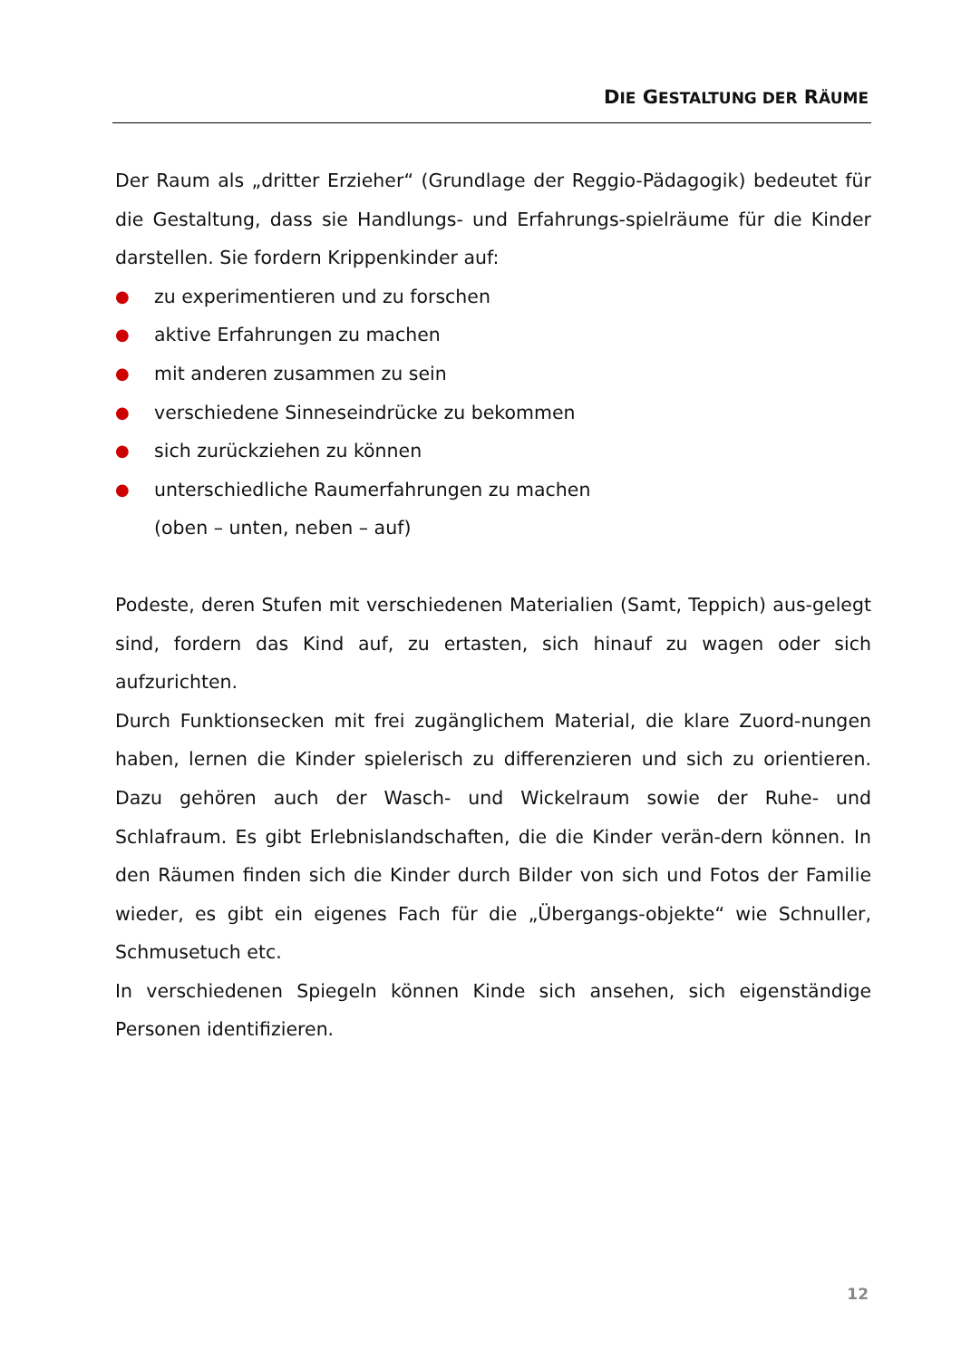DIE GESTALTUNG DER RÄUME
Der Raum als „dritter Erzieher“ (Grundlage der Reggio-Pädagogik) bedeutet für die Gestaltung, dass sie Handlungs- und Erfahrungs-spielräume für die Kinder darstellen. Sie fordern Krippenkinder auf:
● zu experimentieren und zu forschen
● aktive Erfahrungen zu machen
● mit anderen zusammen zu sein
● verschiedene Sinneseindrücke zu bekommen
● sich zurückziehen zu können
● unterschiedliche Raumerfahrungen zu machen
(oben – unten, neben – auf)
Podeste, deren Stufen mit verschiedenen Materialien (Samt, Teppich) aus-gelegt sind, fordern das Kind auf, zu ertasten, sich hinauf zu wagen oder sich aufzurichten.
Durch Funktionsecken mit frei zugänglichem Material, die klare Zuord-nungen haben, lernen die Kinder spielerisch zu differenzieren und sich zu orientieren. Dazu gehören auch der Wasch- und Wickelraum sowie der Ruhe- und Schlafraum. Es gibt Erlebnislandschaften, die die Kinder verän-dern können. In den Räumen finden sich die Kinder durch Bilder von sich und Fotos der Familie wieder, es gibt ein eigenes Fach für die „Übergangs-objekte“ wie Schnuller, Schmusetuch etc.
In verschiedenen Spiegeln können Kinde sich ansehen, sich eigenständige Personen identifizieren.
12